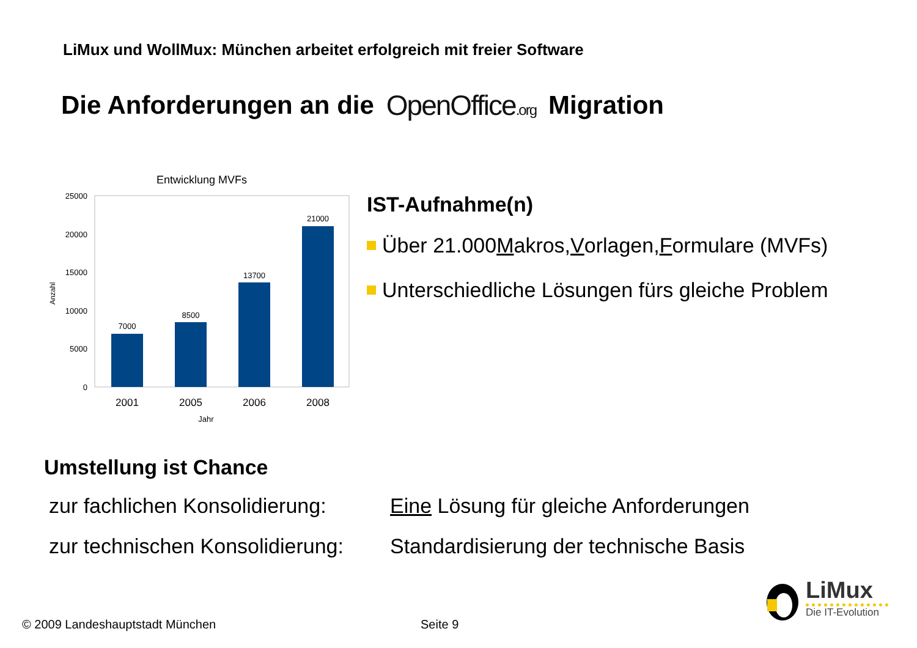LiMux und WollMux: München arbeitet erfolgreich mit freier Software
Die Anforderungen an die OpenOffice.org Migration
Entwicklung MVFs
25000
20000
15000
10000
5000
0
7000
8500
13700
21000
2001
2005
2006
2008
Jahr
Anzahl
IST-Aufnahme(n)
Über 21.000 M akros, V orlagen, F ormulare (MVFs)
Unterschiedliche Lösungen fürs gleiche Problem
Umstellung ist Chance
zur fachlichen Konsolidierung: Eine Lösung für gleiche Anforderungen
zur technischen Konsolidierung: Standardisierung der technische Basis
© 2009 Landeshauptstadt München
Seite 9
LiMux
Die IT-Evolution